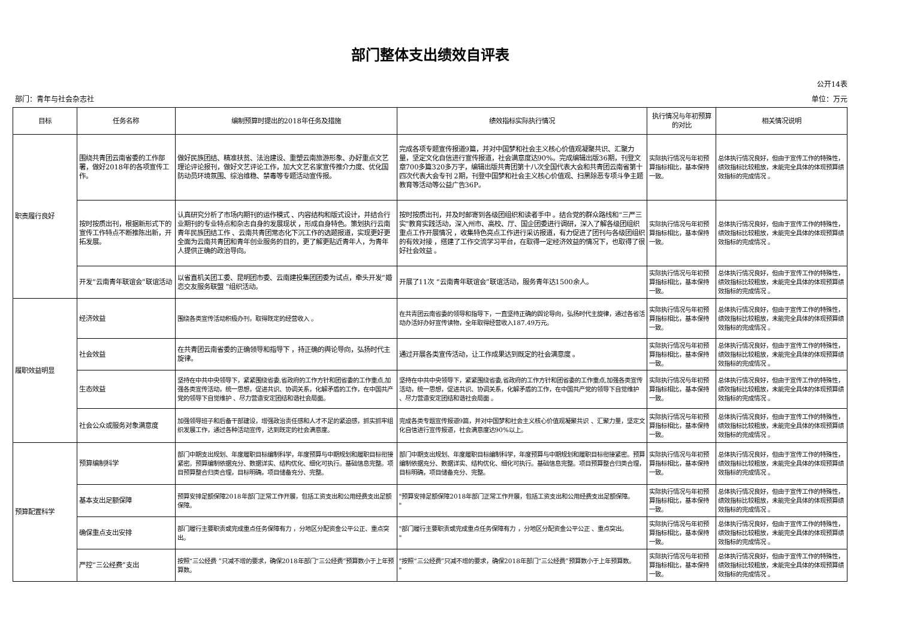部门整体支出绩效自评表
公开14表
部门：青年与社会杂志社 单位：万元
| 目标 | 任务名称 | 编制预算时提出的2018年任务及措施 | 绩效指标实际执行情况 | 执行情况与年初预算的对比 | 相关情况说明 |
| --- | --- | --- | --- | --- | --- |
| 职责履行良好 | 围绕共青团云南省委的工作部署，做好2018年的各项宣传工作。 | 做好民族团结、精准扶贫、法治建设、重塑云南旅游形象、办好重点文艺理论评论报刊，做好文艺评论工作，加大文艺名家宣传推介力度、优化国防动员环境氛围、综治维稳、禁毒等专题活动宣传报。 | 完成各项专题宣传报道9篇，并对中国梦和社会主义核心价值观凝聚共识、汇聚力量，坚定文化自信进行宣传报道，社会满意度达90%。完成编辑出版36期，刊登文章700多篇320多万字，编辑出版共青团第十八次全国代表大会和共青团云南省第十四次代表大会专刊 2期，刊登中国梦和社会主义核心价值观、扫黑除恶专项斗争主题教育等活动等公益广告36P。 | 实际执行情况与年初预算指标相比，基本保持一致。 | 总体执行情况良好，但由于宣传工作的特殊性，绩效指标比较粗放，未能完全具体的体现预算绩效指标的完成情况 。 |
| | 按时按质出刊，根据新形式下的宣传工作特点不断推陈出新，开拓发展。 | 认真研究分析了市场内期刊的运作模式 、内容结构和版式设计，并结合行业期刊的专业特点和杂志自身的发展现状 ，形成自身特色。策划执行云南青年民族团结工作 、云南共青团常态化下沉工作的选题报道，实现更好更全面为云南共青团和青年创业服务的目的，更了解更贴近青年人，为青年人提供正确的政治导向。 | 按时按质出刊，并及时邮寄到各级团组织和读者手中 。结合党的群众路线和“三严三实”教育实践活动，深入州市、高校、厅、国企团委进行调研，深入了解各级团组织重点工作开展情况 ，收集特色亮点工作进行采访报道，有力促进了团刊与各级团组织的有效对接 ，搭建了工作交流学习平台，在取得一定经济效益的情况下，也取得了很好社会效益 。 | 实际执行情况与年初预算指标相比，基本保持一致。 | 总体执行情况良好，但由于宣传工作的特殊性，绩效指标比较粗放，未能完全具体的体现预算绩效指标的完成情况 。 |
| | 开发“云南青年联谊会”联谊活动 | 以省直机关团工委、昆明团市委、云南建投集团团委为试点，牵头开发“婚恋交友服务联盟 ”组织活动。 | 开展了11次 “云南青年联谊会”联谊活动，服务青年达1500余人。 | 实际执行情况与年初预算指标相比，基本保持一致。 | 总体执行情况良好，但由于宣传工作的特殊性，绩效指标比较粗放，未能完全具体的体现预算绩效指标的完成情况 。 |
| 履职效益明显 | 经济效益 | 围绕各类宣传活动积极办刊，取得既定的经营收入 。 | 在共青团云南省委的领导和指导下，一直坚持正确的舆论导向，弘扬时代主旋律，通过各省活动办活好办好宣传读物，全年取得经营收入187.49万元。 | 实际执行情况与年初预算指标相比，基本保持一致。 | 总体执行情况良好，但由于宣传工作的特殊性，绩效指标比较粗放，未能完全具体的体现预算绩效指标的完成情况 。 |
| | 社会效益 | 在共青团云南省委的正确领导和指导下 ，持正确的舆论导向，弘扬时代主旋律。 | 通过开展各类宣传活动，让工作成果达到既定的社会满意度 。 | 实际执行情况与年初预算指标相比，基本保持一致。 | 总体执行情况良好，但由于宣传工作的特殊性，绩效指标比较粗放，未能完全具体的体现预算绩效指标的完成情况 。 |
| | 生态效益 | 坚持在中共中央领导下，紧紧围绕省委,省政府的工作方针和团省委的工作重点,加强各类宣传活动，统一思想，促进共识、协调关系，化解矛盾的工作，在中国共产党的领导下自觉维护 、尽力营造安定团结和谐社会局面。 | 坚持在中共中央领导下，紧紧围绕省委,省政府的工作方针和团省委的工作重点,加强各类宣传活动，统一思想，促进共识、协调关系，化解矛盾的工作，在中国共产党的领导下自觉维护 、尽力营造安定团结和谐社会局面 。 | 实际执行情况与年初预算指标相比，基本保持一致。 | 总体执行情况良好，但由于宣传工作的特殊性，绩效指标比较粗放，未能完全具体的体现预算绩效指标的完成情况 。 |
| | 社会公众或服务对象满意度 | 加强领导班子和后备干部建设，增强政治责任感和人才不足的紧迫感，抓实抓牢组织发展工作，通过各种活动宣传，达到既定的社会满意度。 | 完成各类专题宣传报道9篇，并对中国梦和社会主义核心价值观凝聚共识 、汇聚力量，坚定文化自信进行宣传报道，社会满意度达90%以上。 | 实际执行情况与年初预算指标相比，基本保持一致。 | 总体执行情况良好，但由于宣传工作的特殊性，绩效指标比较粗放，未能完全具体的体现预算绩效指标的完成情况 。 |
| 预算配置科学 | 预算编制科学 | 部门中期支出规划、年度履职目标编制科学，年度预算与中期规划和履职目标衔接紧密。预算编制依据充分、数据详实、结构优化、细化可执行。基础信息完整。项目预算整合归类合理，目标明确，项目储备充分、完整。 | 部门中期支出规划、年度履职目标编制科学，年度预算与中期规划和履职目标衔接紧密。预算编制依据充分、数据详实、结构优化、细化可执行。基础信息完整。项目预算整合归类合理，目标明确，项目储备充分、完整。 | 实际执行情况与年初预算指标相比，基本保持一致。 | 总体执行情况良好，但由于宣传工作的特殊性，绩效指标比较粗放，未能完全具体的体现预算绩效指标的完成情况 。 |
| | 基本支出足额保障 | 预算安排足额保障2018年部门正常工作开展，包括工资支出和公用经费支出足额保障。 | "预算安排足额保障2018年部门正常工作开展，包括工资支出和公用经费支出足额保障。 " | 实际执行情况与年初预算指标相比，基本保持一致。 | 总体执行情况良好，但由于宣传工作的特殊性，绩效指标比较粗放，未能完全具体的体现预算绩效指标的完成情况 。 |
| | 确保重点支出安排 | 部门履行主要职责或完成重点任务保障有力 ，分地区分配资金公平公正、重点突出。 | "部门履行主要职责或完成重点任务保障有力 ，分地区分配资金公平公正 、重点突出。 " | 实际执行情况与年初预算指标相比，基本保持一致。 | 总体执行情况良好，但由于宣传工作的特殊性，绩效指标比较粗放，未能完全具体的体现预算绩效指标的完成情况 。 |
| | 严控“三公经费”支出 | 按照“三公经费 ”只减不增的要求，确保2018年部门“三公经费”预算数小于上年预算数。 | "按照“三公经费”只减不增的要求，确保2018年部门“三公经费”预算数小于上年预算数。 " | 实际执行情况与年初预算指标相比，基本保持一致。 | 总体执行情况良好，但由于宣传工作的特殊性，绩效指标比较粗放，未能完全具体的体现预算绩效指标的完成情况 。 |